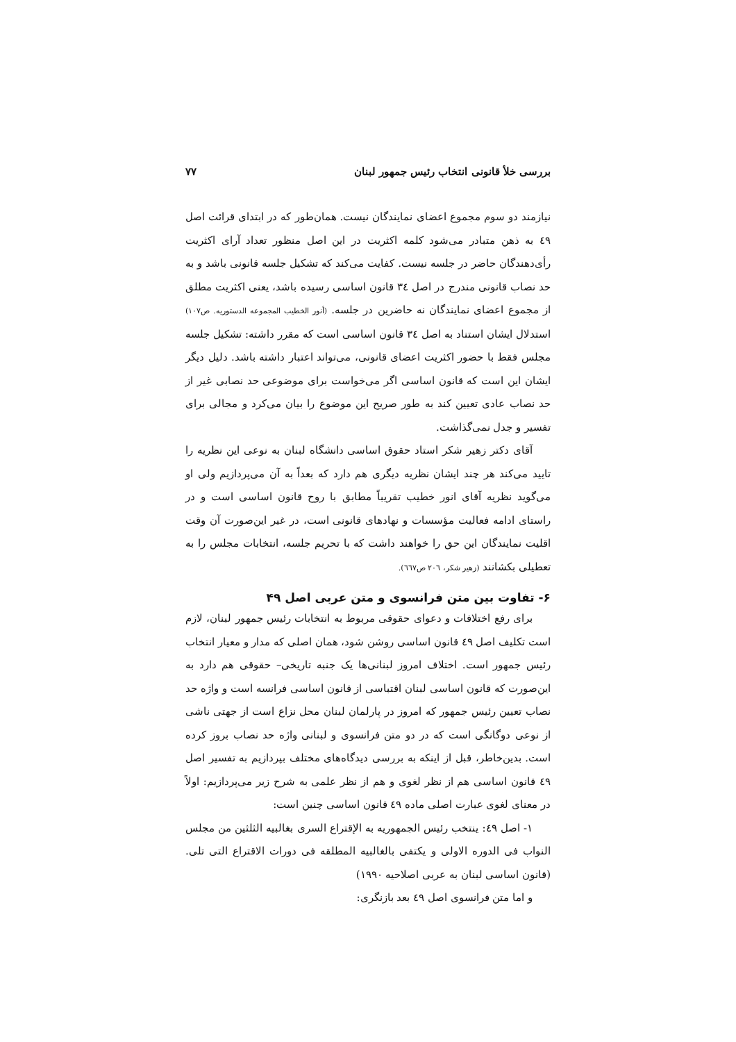بررسی خلأ قانونی انتخاب رئیس جمهور لبنان ۷۷
نیازمند دو سوم مجموع اعضای نمایندگان نیست. همان‌طور که در ابتدای قرائت اصل ٤٩ به ذهن متبادر می‌شود کلمه اکثریت در این اصل منظور تعداد آرای اکثریت رأی‌دهندگان حاضر در جلسه نیست. کفایت می‌کند که تشکیل جلسه قانونی باشد و به حد نصاب قانونی مندرج در اصل ٣٤ قانون اساسی رسیده باشد، یعنی اکثریت مطلق از مجموع اعضای نمایندگان نه حاضرین در جلسه. (أنور الخطیب المجموعه الدستوریه. ص۱۰۷) استدلال ایشان استناد به اصل ٣٤ قانون اساسی است که مقرر داشته: تشکیل جلسه مجلس فقط با حضور اکثریت اعضای قانونی، می‌تواند اعتبار داشته باشد. دلیل دیگر ایشان این است که قانون اساسی اگر می‌خواست برای موضوعی حد نصابی غیر از حد نصاب عادی تعیین کند به طور صریح این موضوع را بیان می‌کرد و مجالی برای تفسیر و جدل نمی‌گذاشت.
آقای دکتر زهیر شکر استاد حقوق اساسی دانشگاه لبنان به نوعی این نظریه را تایید می‌کند هر چند ایشان نظریه دیگری هم دارد که بعداً به آن می‌پردازیم ولی او می‌گوید نظریه آقای انور خطیب تقریباً مطابق با روح قانون اساسی است و در راستای ادامه فعالیت مؤسسات و نهادهای قانونی است، در غیر این‌صورت آن وقت اقلیت نمایندگان این حق را خواهند داشت که با تحریم جلسه، انتخابات مجلس را به تعطیلی بکشانند (زهیر شکر، ٢٠٦ ص٦٦٧).
۶- تفاوت بین متن فرانسوی و متن عربی اصل ۴۹
برای رفع اختلافات و دعوای حقوقی مربوط به انتخابات رئیس جمهور لبنان، لازم است تکلیف اصل ٤٩ قانون اساسی روشن شود، همان اصلی که مدار و معیار انتخاب رئیس جمهور است. اختلاف امروز لبنانی‌ها یک جنبه تاریخی– حقوقی هم دارد به این‌صورت که قانون اساسی لبنان اقتباسی از قانون اساسی فرانسه است و واژه حد نصاب تعیین رئیس جمهور که امروز در پارلمان لبنان محل نزاع است از جهتی ناشی از نوعی دوگانگی است که در دو متن فرانسوی و لبنانی واژه حد نصاب بروز کرده است. بدین‌خاطر، قبل از اینکه به بررسی دیدگاه‌های مختلف بپردازیم به تفسیر اصل ٤٩ قانون اساسی هم از نظر لغوی و هم از نظر علمی به شرح زیر می‌پردازیم: اولاً در معنای لغوی عبارت اصلی ماده ٤٩ قانون اساسی چنین است:
١- اصل ٤٩: ینتخب رئیس الجمهوریه به الإقتراع السری بغالبیه الثلثین من مجلس النواب فی الدوره الاولی و یکتفی بالغالبیه المطلقه فی دورات الاقتراع التی تلی.(قانون اساسی لبنان به عربی اصلاحیه ۱۹۹۰)
و اما متن فرانسوی اصل ٤٩ بعد بازنگری: